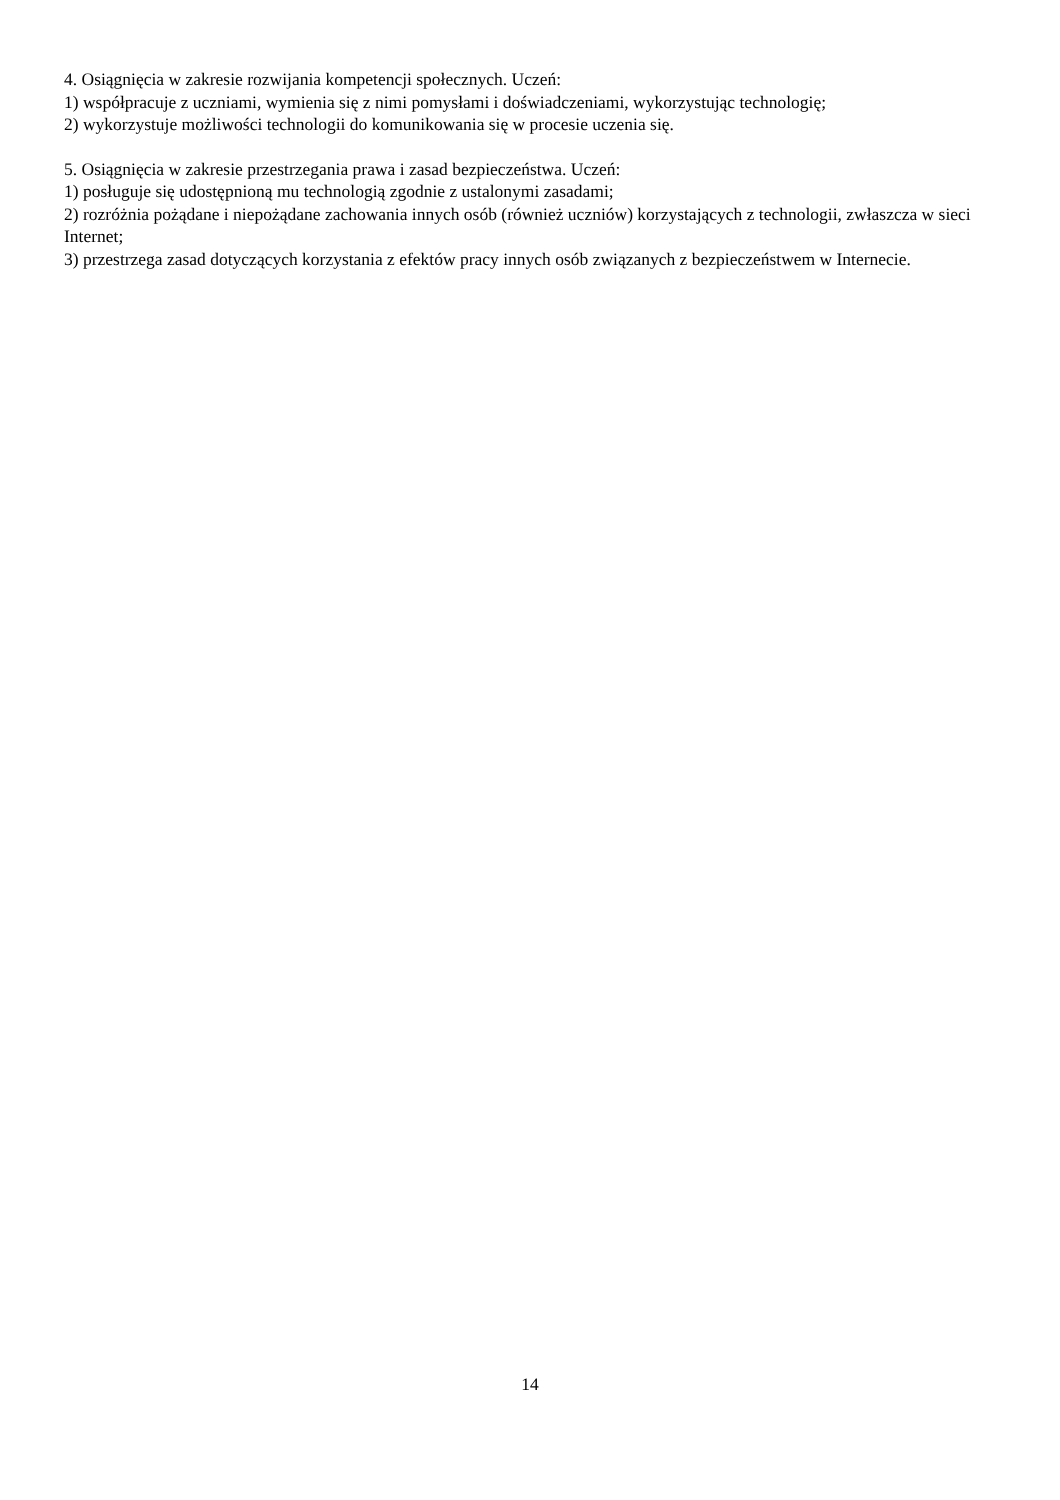4. Osiągnięcia w zakresie rozwijania kompetencji społecznych. Uczeń:
1) współpracuje z uczniami, wymienia się z nimi pomysłami i doświadczeniami, wykorzystując technologię;
2) wykorzystuje możliwości technologii do komunikowania się w procesie uczenia się.
5. Osiągnięcia w zakresie przestrzegania prawa i zasad bezpieczeństwa. Uczeń:
1) posługuje się udostępnioną mu technologią zgodnie z ustalonymi zasadami;
2) rozróżnia pożądane i niepożądane zachowania innych osób (również uczniów) korzystających z technologii, zwłaszcza w sieci Internet;
3) przestrzega zasad dotyczących korzystania z efektów pracy innych osób związanych z bezpieczeństwem w Internecie.
14